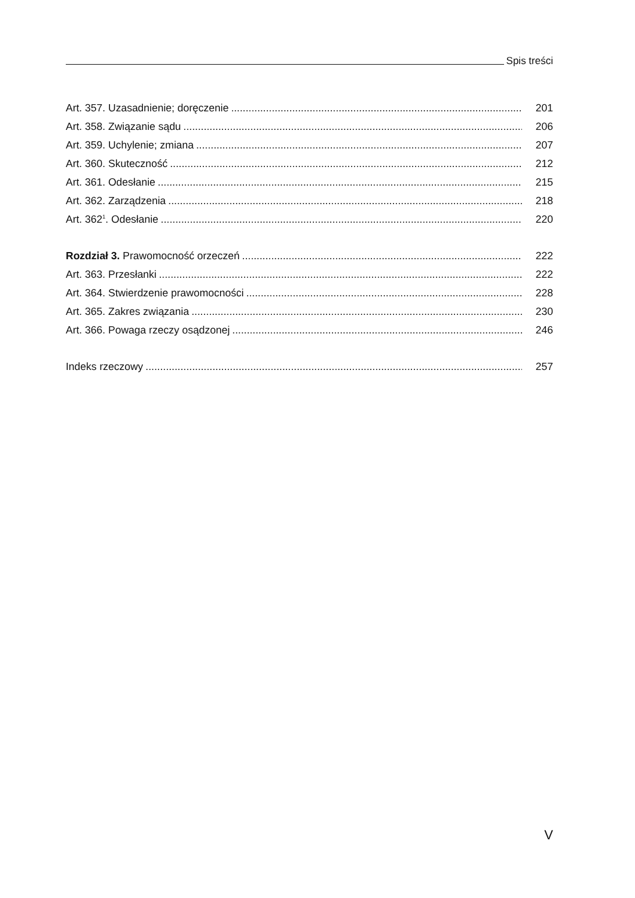Spis treści
Art. 357. Uzasadnienie; doręczenie 201
Art. 358. Związanie sądu 206
Art. 359. Uchylenie; zmiana 207
Art. 360. Skuteczność 212
Art. 361. Odesłanie 215
Art. 362. Zarządzenia 218
Art. 362<sup>1</sup>. Odesłanie 220
Rozdział 3. Prawomocność orzeczeń 222
Art. 363. Przesłanki 222
Art. 364. Stwierdzenie prawomocności 228
Art. 365. Zakres związania 230
Art. 366. Powaga rzeczy osądzonej 246
Indeks rzeczowy 257
V